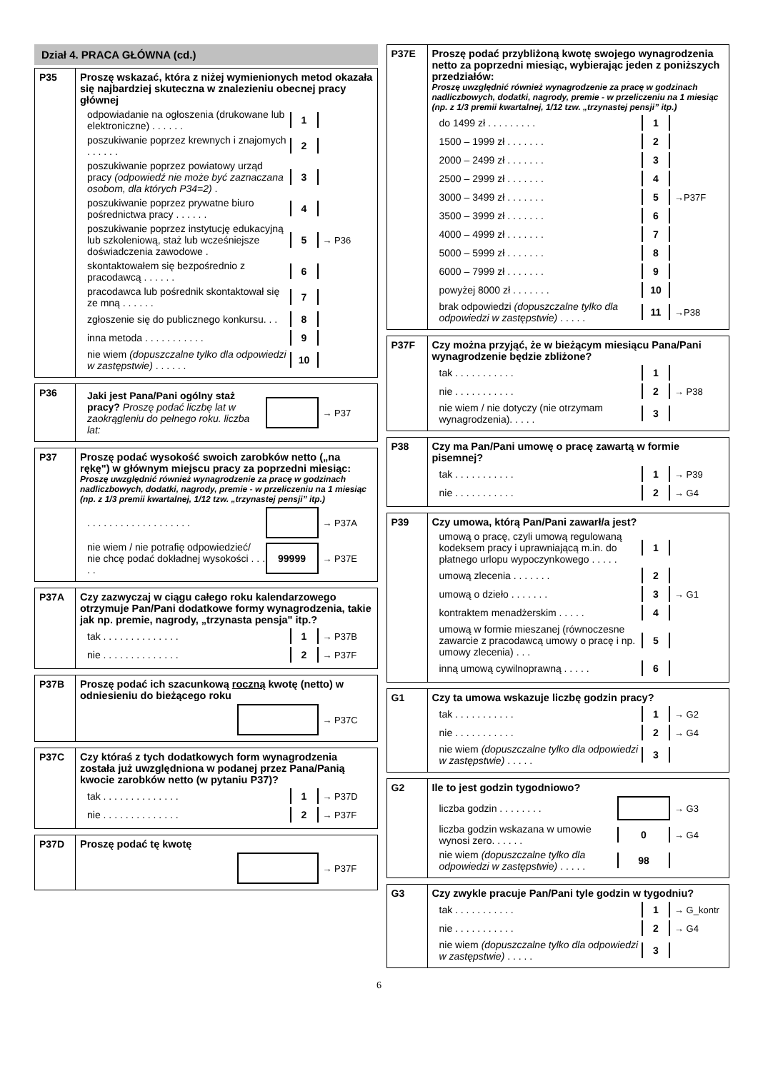Dział 4. PRACA GŁÓWNA (cd.)
P35 Proszę wskazać, która z niżej wymienionych metod okazała się najbardziej skuteczna w znalezieniu obecnej pracy głównej
odpowiadanie na ogłoszenia (drukowane lub elektroniczne) . . . . . .
1
poszukiwanie poprzez krewnych i znajomych . . . . . .
2
poszukiwanie poprzez powiatowy urząd pracy (odpowiedź nie może być zaznaczana osobom, dla których P34=2) .
3
poszukiwanie poprzez prywatne biuro pośrednictwa pracy . . . . . .
4
poszukiwanie poprzez instytucję edukacyjną lub szkoleniową, staż lub wcześniejsze doświadczenia zawodowe .
5
→ P36
skontaktowałem się bezpośrednio z pracodawcą . . . . . .
6
pracodawca lub pośrednik skontaktował się ze mną . . . . . .
7
zgłoszenie się do publicznego konkursu. . .
8
inna metoda . . . . . . . . . . .
9
nie wiem (dopuszczalne tylko dla odpowiedzi w zastępstwie) . . . . . .
10
P36
Jaki jest Pana/Pani ogólny staż pracy? Proszę podać liczbę lat w zaokrągleniu do pełnego roku. liczba lat:
→ P37
P37 Proszę podać wysokość swoich zarobków netto („na rękę") w głównym miejscu pracy za poprzedni miesiąc:
Proszę uwzględnić również wynagrodzenie za pracę w godzinach nadliczbowych, dodatki, nagrody, premie - w przeliczeniu na 1 miesiąc (np. z 1/3 premii kwartalnej, 1/12 tzw. „trzynastej pensji” itp.)
. . . . . . . . . . . . . . . . . . .
→ P37A
nie wiem / nie potrafię odpowiedzieć/ nie chcę podać dokładnej wysokości . . . . .
99999
→ P37E
P37A Czy zazwyczaj w ciągu całego roku kalendarzowego otrzymuje Pan/Pani dodatkowe formy wynagrodzenia, takie jak np. premie, nagrody, „trzynasta pensja" itp.?
tak . . . . . . . . . . . . . .
1
→ P37B
nie . . . . . . . . . . . . . .
2
→ P37F
P37B Proszę podać ich szacunkową roczną kwotę (netto) w odniesieniu do bieżącego roku
→ P37C
P37C Czy któraś z tych dodatkowych form wynagrodzenia została już uwzględniona w podanej przez Pana/Panią kwocie zarobków netto (w pytaniu P37)?
tak . . . . . . . . . . . . . .
1
→ P37D
nie . . . . . . . . . . . . . .
2
→ P37F
P37D Proszę podać tę kwotę
→ P37F
P37E Proszę podać przybliżoną kwotę swojego wynagrodzenia netto za poprzedni miesiąc, wybierając jeden z poniższych przedziałów:
Proszę uwzględnić również wynagrodzenie za pracę w godzinach nadliczbowych, dodatki, nagrody, premie - w przeliczeniu na 1 miesiąc (np. z 1/3 premii kwartalnej, 1/12 tzw. „trzynastej pensji” itp.)
do 1499 zł . . . . . . . . .
1
1500 – 1999 zł . . . . . . .
2
2000 – 2499 zł . . . . . . .
3
2500 – 2999 zł . . . . . . .
4
3000 – 3499 zł . . . . . . .
5
→P37F
3500 – 3999 zł . . . . . . .
6
4000 – 4999 zł . . . . . . .
7
5000 – 5999 zł . . . . . . .
8
6000 – 7999 zł . . . . . . .
9
powyżej 8000 zł . . . . . . .
10
brak odpowiedzi (dopuszczalne tylko dla odpowiedzi w zastępstwie) . . . . .
11
→P38
P37F Czy można przyjąć, że w bieżącym miesiącu Pana/Pani wynagrodzenie będzie zbliżone?
tak . . . . . . . . . . .
1
nie . . . . . . . . . . .
2
→ P38
nie wiem / nie dotyczy (nie otrzymam wynagrodzenia). . . . .
3
P38 Czy ma Pan/Pani umowę o pracę zawartą w formie pisemnej?
tak . . . . . . . . . . .
1
→ P39
nie . . . . . . . . . . .
2
→ G4
P39 Czy umowa, którą Pan/Pani zawarł/a jest?
umową o pracę, czyli umową regulowaną kodeksem pracy i uprawniającą m.in. do płatnego urlopu wypoczynkowego . . . . .
1
umową zlecenia . . . . . . .
2
umową o dzieło . . . . . . .
3
→ G1
kontraktem menadżerskim . . . . .
4
umową w formie mieszanej (równoczesne zawarcie z pracodawcą umowy o pracę i np. umowy zlecenia) . . .
5
inną umową cywilnoprawną . . . . .
6
G1 Czy ta umowa wskazuje liczbę godzin pracy?
tak . . . . . . . . . . .
1
→ G2
nie . . . . . . . . . . .
2
→ G4
nie wiem (dopuszczalne tylko dla odpowiedzi w zastępstwie) . . . . .
3
G2 Ile to jest godzin tygodniowo?
liczba godzin . . . . . . . . → G3
liczba godzin wskazana w umowie wynosi zero. . . . . .
0
→ G4
nie wiem (dopuszczalne tylko dla odpowiedzi w zastępstwie) . . . . .
98
G3 Czy zwykle pracuje Pan/Pani tyle godzin w tygodniu?
tak . . . . . . . . . . .
1
→ G_kontr
nie . . . . . . . . . . .
2
→ G4
nie wiem (dopuszczalne tylko dla odpowiedzi w zastępstwie) . . . . .
3
6